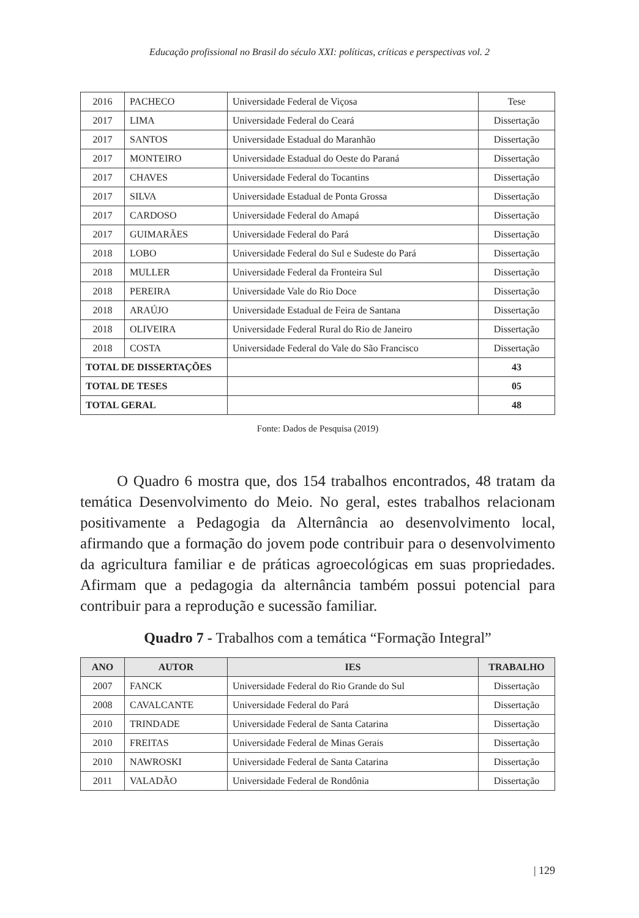Educação profissional no Brasil do século XXI: políticas, críticas e perspectivas vol. 2
| 2016 | PACHECO | Universidade Federal de Viçosa | Tese |
| 2017 | LIMA | Universidade Federal do Ceará | Dissertação |
| 2017 | SANTOS | Universidade Estadual do Maranhão | Dissertação |
| 2017 | MONTEIRO | Universidade Estadual do Oeste do Paraná | Dissertação |
| 2017 | CHAVES | Universidade Federal do Tocantins | Dissertação |
| 2017 | SILVA | Universidade Estadual de Ponta Grossa | Dissertação |
| 2017 | CARDOSO | Universidade Federal do Amapá | Dissertação |
| 2017 | GUIMARÃES | Universidade Federal do Pará | Dissertação |
| 2018 | LOBO | Universidade Federal do Sul e Sudeste do Pará | Dissertação |
| 2018 | MULLER | Universidade Federal da Fronteira Sul | Dissertação |
| 2018 | PEREIRA | Universidade Vale do Rio Doce | Dissertação |
| 2018 | ARAÚJO | Universidade Estadual de Feira de Santana | Dissertação |
| 2018 | OLIVEIRA | Universidade Federal Rural do Rio de Janeiro | Dissertação |
| 2018 | COSTA | Universidade Federal do Vale do São Francisco | Dissertação |
| TOTAL DE DISSERTAÇÕES | | | 43 |
| TOTAL DE TESES | | | 05 |
| TOTAL GERAL | | | 48 |
Fonte: Dados de Pesquisa (2019)
O Quadro 6 mostra que, dos 154 trabalhos encontrados, 48 tratam da temática Desenvolvimento do Meio. No geral, estes trabalhos relacionam positivamente a Pedagogia da Alternância ao desenvolvimento local, afirmando que a formação do jovem pode contribuir para o desenvolvimento da agricultura familiar e de práticas agroecológicas em suas propriedades. Afirmam que a pedagogia da alternância também possui potencial para contribuir para a reprodução e sucessão familiar.
Quadro 7 - Trabalhos com a temática “Formação Integral”
| ANO | AUTOR | IES | TRABALHO |
| --- | --- | --- | --- |
| 2007 | FANCK | Universidade Federal do Rio Grande do Sul | Dissertação |
| 2008 | CAVALCANTE | Universidade Federal do Pará | Dissertação |
| 2010 | TRINDADE | Universidade Federal de Santa Catarina | Dissertação |
| 2010 | FREITAS | Universidade Federal de Minas Gerais | Dissertação |
| 2010 | NAWROSKI | Universidade Federal de Santa Catarina | Dissertação |
| 2011 | VALADÃO | Universidade Federal de Rondônia | Dissertação |
| 129